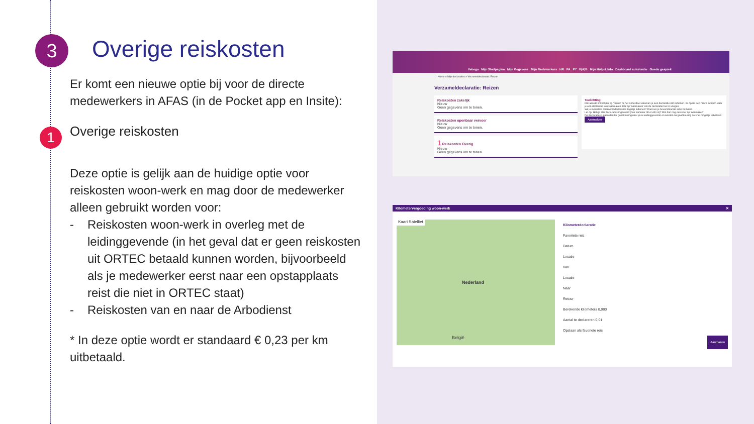3 Overige reiskosten
1
Er komt een nieuwe optie bij voor de directe medewerkers in AFAS (in de Pocket app en Insite):
Overige reiskosten
Deze optie is gelijk aan de huidige optie voor reiskosten woon-werk en mag door de medewerker alleen gebruikt worden voor:
- Reiskosten woon-werk in overleg met de leidinggevende (in het geval dat er geen reiskosten uit ORTEC betaald kunnen worden, bijvoorbeeld als je medewerker eerst naar een opstapplaats reist die niet in ORTEC staat)
- Reiskosten van en naar de Arbodienst
* In deze optie wordt er standaard € 0,23 per km uitbetaald.
Vebego Mijn Startpagina Mijn Gegevens Mijn Medewerkers HR PA PY F(A)B Mijn Hulp & Info Dashboard autorisatie Goede gesprek
Home » Mijn declaraties » Verzameldeclaratie: Reizen
Verzameldeclaratie: Reizen
Reiskosten zakelijk
Nieuw
Geen gegevens om te tonen.
Reiskosten openbaar vervoer
Nieuw
Geen gegevens om te tonen.
1 Reiskosten Overig
Nieuw
Geen gegevens om te tonen.
Toelichting
Klik aan de linkerzijde op 'Nieuw' bij het onderdeel waarvan je een declaratie wilt indienen. Er opent een nieuw scherm waar je een declaratie kunt aanmaken. Klik op 'Aanmaken' om de declaratie toe te voegen.
Wil je meerdere reiskostendeclaraties tegelijk indienen? Dan kun je bovenstaande actie herhalen.
Let op: Heb je alle declaraties ingevoerd (ook wanneer dit er één is)? Klik dan nog een keer op 'Aanmaken'.
De declaratie(s) gaan dan ter goedkeuring naar jouw leidinggevende en worden na goedkeuring zo snel mogelijk uitbetaald.
Aanmaken
Kilometervergoeding woon-werk ✕
Kaart Satelliet
Nederland
België
Kilometerdeclaratie
Favoriete reis
Datum
Locatie
Van
Locatie
Naar
Retour
Berekende kilometers 0,000
Aantal te declareren 0,01
Opslaan als favoriete reis
Aanmaken